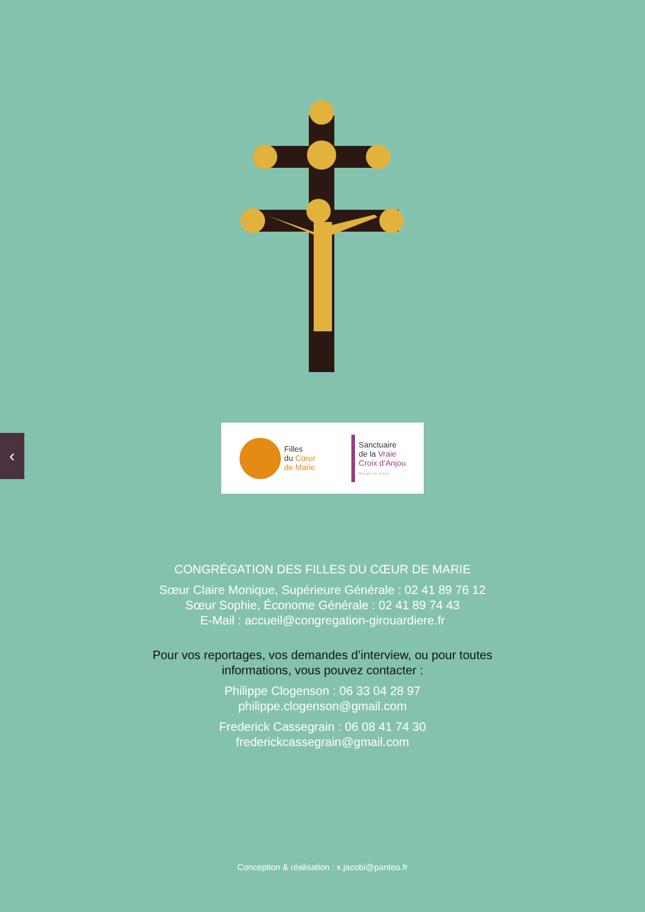‹
Filles
du Cœur
de Marie
Sanctuaire
de la Vraie
Croix d’Anjou
Baugé-en-Anjou
CONGRÉGATION DES FILLES DU CŒUR DE MARIE
Sœur Claire Monique, Supérieure Générale : 02 41 89 76 12
Sœur Sophie, Économe Générale : 02 41 89 74 43
E-Mail : accueil@congregation-girouardiere.fr
Pour vos reportages, vos demandes d’interview, ou pour toutes
informations, vous pouvez contacter :
Philippe Clogenson : 06 33 04 28 97
philippe.clogenson@gmail.com
Frederick Cassegrain : 06 08 41 74 30
frederickcassegrain@gmail.com
Conception & réalisation : x.jacobi@panteo.fr